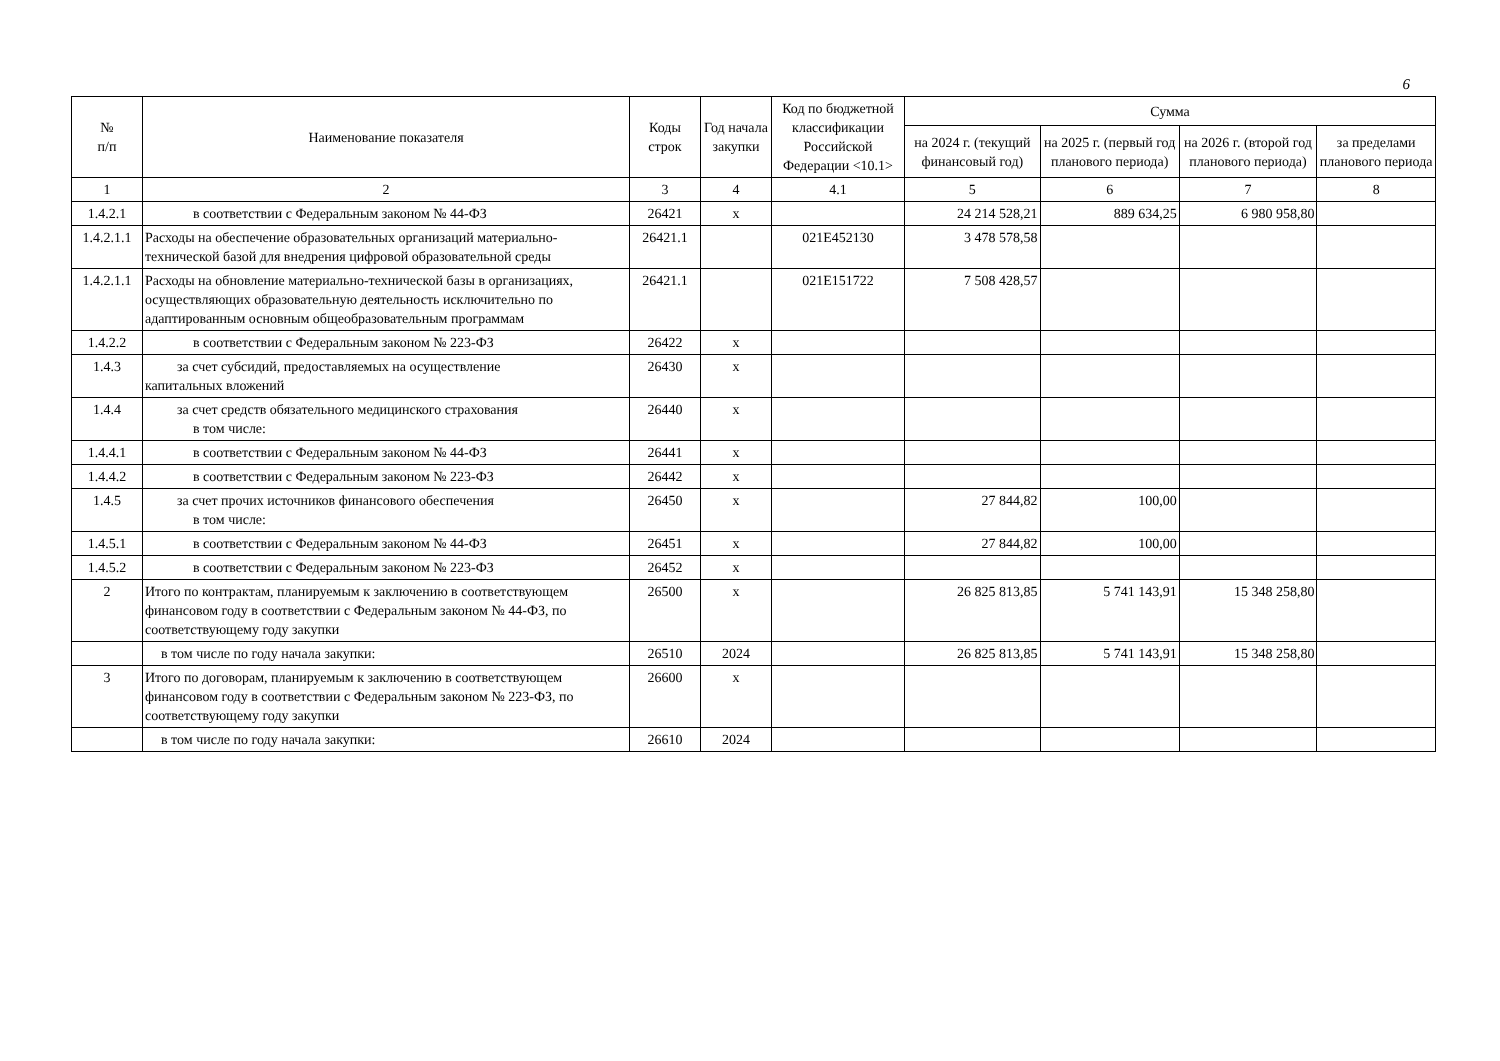6
| № п/п | Наименование показателя | Коды строк | Год начала закупки | Код по бюджетной классификации Российской Федерации <10.1> | Сумма | | | |
| --- | --- | --- | --- | --- | --- | --- | --- | --- |
| | | | | | на 2024 г. (текущий финансовый год) | на 2025 г. (первый год планового периода) | на 2026 г. (второй год планового периода) | за пределами планового периода |
| 1 | 2 | 3 | 4 | 4.1 | 5 | 6 | 7 | 8 |
| 1.4.2.1 | в соответствии с Федеральным законом № 44-ФЗ | 26421 | x | | 24 214 528,21 | 889 634,25 | 6 980 958,80 | |
| 1.4.2.1.1 | Расходы на обеспечение образовательных организаций материально-технической базой для внедрения цифровой образовательной среды | 26421.1 | | 021E452130 | 3 478 578,58 | | | |
| 1.4.2.1.1 | Расходы на обновление материально-технической базы в организациях, осуществляющих образовательную деятельность исключительно по адаптированным основным общеобразовательным программам | 26421.1 | | 021E151722 | 7 508 428,57 | | | |
| 1.4.2.2 | в соответствии с Федеральным законом № 223-ФЗ | 26422 | x | | | | | |
| 1.4.3 | за счет субсидий, предоставляемых на осуществление капитальных вложений | 26430 | x | | | | | |
| 1.4.4 | за счет средств обязательного медицинского страхования в том числе: | 26440 | x | | | | | |
| 1.4.4.1 | в соответствии с Федеральным законом № 44-ФЗ | 26441 | x | | | | | |
| 1.4.4.2 | в соответствии с Федеральным законом № 223-ФЗ | 26442 | x | | | | | |
| 1.4.5 | за счет прочих источников финансового обеспечения в том числе: | 26450 | x | | 27 844,82 | 100,00 | | |
| 1.4.5.1 | в соответствии с Федеральным законом № 44-ФЗ | 26451 | x | | 27 844,82 | 100,00 | | |
| 1.4.5.2 | в соответствии с Федеральным законом № 223-ФЗ | 26452 | x | | | | | |
| 2 | Итого по контрактам, планируемым к заключению в соответствующем финансовом году в соответствии с Федеральным законом № 44-ФЗ, по соответствующему году закупки | 26500 | x | | 26 825 813,85 | 5 741 143,91 | 15 348 258,80 | |
| | в том числе по году начала закупки: | 26510 | 2024 | | 26 825 813,85 | 5 741 143,91 | 15 348 258,80 | |
| 3 | Итого по договорам, планируемым к заключению в соответствующем финансовом году в соответствии с Федеральным законом № 223-ФЗ, по соответствующему году закупки | 26600 | x | | | | | |
| | в том числе по году начала закупки: | 26610 | 2024 | | | | | |